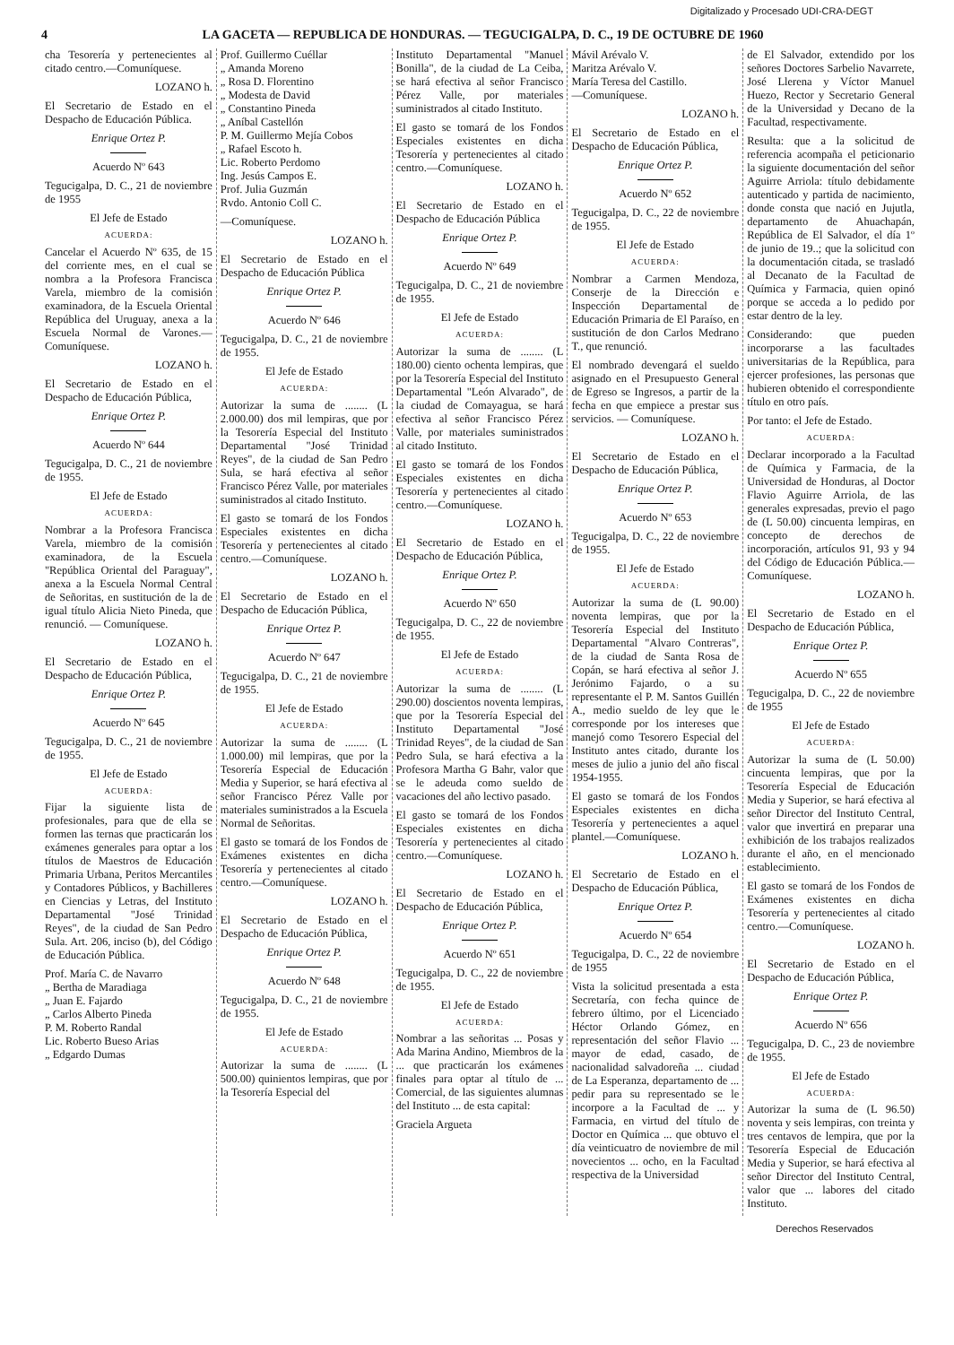Digitalizado y Procesado UDI-CRA-DEGT
4 LA GACETA — REPUBLICA DE HONDURAS. — TEGUCIGALPA, D. C., 19 DE OCTUBRE DE 1960
cha Tesorería y pertenecientes al citado centro.—Comuníquese.
LOZANO h.
El Secretario de Estado en el Despacho de Educación Pública.
Enrique Ortez P.
Acuerdo Nº 643
Tegucigalpa, D. C., 21 de noviembre de 1955
El Jefe de Estado
ACUERDA:
Cancelar el Acuerdo Nº 635, de 15 del corriente mes, en el cual se nombra a la Profesora Francisca Varela, miembro de la comisión examinadora, de la Escuela Oriental República del Uruguay, anexa a la Escuela Normal de Varones.—Comuníquese.
LOZANO h.
El Secretario de Estado en el Despacho de Educación Pública,
Enrique Ortez P.
Acuerdo Nº 644
Tegucigalpa, D. C., 21 de noviembre de 1955.
El Jefe de Estado
ACUERDA:
Nombrar a la Profesora Francisca Varela, miembro de la comisión examinadora, de la Escuela "República Oriental del Paraguay", anexa a la Escuela Normal Central de Señoritas, en sustitución de la de igual título Alicia Nieto Pineda, que renunció. — Comuníquese.
LOZANO h.
El Secretario de Estado en el Despacho de Educación Pública,
Enrique Ortez P.
Acuerdo Nº 645
Tegucigalpa, D. C., 21 de noviembre de 1955.
El Jefe de Estado
ACUERDA:
Fijar la siguiente lista de profesionales, para que de ella se formen las ternas que practicarán los exámenes generales para optar a los títulos de Maestros de Educación Primaria Urbana, Peritos Mercantiles y Contadores Públicos, y Bachilleres en Ciencias y Letras, del Instituto Departamental "José Trinidad Reyes", de la ciudad de San Pedro Sula. Art. 206, inciso (b), del Código de Educación Pública.
Prof. María C. de Navarro
„ Bertha de Maradiaga
„ Juan E. Fajardo
„ Carlos Alberto Pineda
P. M. Roberto Randal
Lic. Roberto Bueso Arias
„ Edgardo Dumas
Prof. Guillermo Cuéllar
„ Amanda Moreno
„ Rosa D. Florentino
„ Modesta de David
„ Constantino Pineda
„ Aníbal Castellón
P. M. Guillermo Mejía Cobos
„ Rafael Escoto h.
Lic. Roberto Perdomo
Ing. Jesús Campos E.
Prof. Julia Guzmán
Rvdo. Antonio Coll C.
—Comuníquese.
LOZANO h.
El Secretario de Estado en el Despacho de Educación Pública
Enrique Ortez P.
Acuerdo Nº 646
Tegucigalpa, D. C., 21 de noviembre de 1955.
El Jefe de Estado
ACUERDA:
Autorizar la suma de ........ (L 2.000.00) dos mil lempiras, que por la Tesorería Especial del Instituto Departamental "José Trinidad Reyes", de la ciudad de San Pedro Sula, se hará efectiva al señor Francisco Pérez Valle, por materiales suministrados al citado Instituto.
El gasto se tomará de los Fondos Especiales existentes en dicha Tesorería y pertenecientes al citado centro.—Comuníquese.
LOZANO h.
El Secretario de Estado en el Despacho de Educación Pública,
Enrique Ortez P.
Acuerdo Nº 647
Tegucigalpa, D. C., 21 de noviembre de 1955.
El Jefe de Estado
ACUERDA:
Autorizar la suma de ........ (L 1.000.00) mil lempiras, que por la Tesorería Especial de Educación Media y Superior, se hará efectiva al señor Francisco Pérez Valle por materiales suministrados a la Escuela Normal de Señoritas.
El gasto se tomará de los Fondos de Exámenes existentes en dicha Tesorería y pertenecientes al citado centro.—Comuníquese.
LOZANO h.
El Secretario de Estado en el Despacho de Educación Pública,
Enrique Ortez P.
Acuerdo Nº 648
Tegucigalpa, D. C., 21 de noviembre de 1955.
El Jefe de Estado
ACUERDA:
Autorizar la suma de ........ (L 500.00) quinientos lempiras, que por la Tesorería Especial del
Instituto Departamental "Manuel Bonilla", de la ciudad de La Ceiba, se hará efectiva al señor Francisco Pérez Valle, por materiales suministrados al citado Instituto.
El gasto se tomará de los Fondos Especiales existentes en dicha Tesorería y pertenecientes al citado centro.—Comuníquese.
LOZANO h.
El Secretario de Estado en el Despacho de Educación Pública
Enrique Ortez P.
Acuerdo Nº 649
Tegucigalpa, D. C., 21 de noviembre de 1955.
El Jefe de Estado
ACUERDA:
Autorizar la suma de ........ (L 180.00) ciento ochenta lempiras, que por la Tesorería Especial del Instituto Departamental "León Alvarado", de la ciudad de Comayagua, se hará efectiva al señor Francisco Pérez Valle, por materiales suministrados al citado Instituto.
El gasto se tomará de los Fondos Especiales existentes en dicha Tesorería y pertenecientes al citado centro.—Comuníquese.
LOZANO h.
El Secretario de Estado en el Despacho de Educación Pública,
Enrique Ortez P.
Acuerdo Nº 650
Tegucigalpa, D. C., 22 de noviembre de 1955.
El Jefe de Estado
ACUERDA:
Autorizar la suma de ........ (L 290.00) doscientos noventa lempiras, que por la Tesorería Especial del Instituto Departamental "José Trinidad Reyes", de la ciudad de San Pedro Sula, se hará efectiva a la Profesora Martha G Bahr, valor que se le adeuda como sueldo de vacaciones del año lectivo pasado.
El gasto se tomará de los Fondos Especiales existentes en dicha Tesorería y pertenecientes al citado centro.—Comuníquese.
LOZANO h.
El Secretario de Estado en el Despacho de Educación Pública,
Enrique Ortez P.
Acuerdo Nº 651
Tegucigalpa, D. C., 22 de noviembre de 1955.
El Jefe de Estado
ACUERDA:
Nombrar a las señoritas ... Posas y Ada Marina Andino, Miembros de la ... que practicarán los exámenes finales para optar al título de ... Comercial, de las siguientes alumnas del Instituto ... de esta capital:
Graciela Argueta
Mávil Arévalo V.
Maritza Arévalo V.
María Teresa del Castillo.
—Comuníquese.
LOZANO h.
El Secretario de Estado en el Despacho de Educación Pública,
Enrique Ortez P.
Acuerdo Nº 652
Tegucigalpa, D. C., 22 de noviembre de 1955.
El Jefe de Estado
ACUERDA:
Nombrar a Carmen Mendoza, Conserje de la Dirección e Inspección Departamental de Educación Primaria de El Paraíso, en sustitución de don Carlos Medrano T., que renunció.
El nombrado devengará el sueldo asignado en el Presupuesto General de Egreso se Ingresos, a partir de la fecha en que empiece a prestar sus servicios. — Comuníquese.
LOZANO h.
El Secretario de Estado en el Despacho de Educación Pública,
Enrique Ortez P.
Acuerdo Nº 653
Tegucigalpa, D. C., 22 de noviembre de 1955.
El Jefe de Estado
ACUERDA:
Autorizar la suma de (L 90.00) noventa lempiras, que por la Tesorería Especial del Instituto Departamental "Alvaro Contreras", de la ciudad de Santa Rosa de Copán, se hará efectiva al señor J. Jerónimo Fajardo, o a su representante el P. M. Santos Guillén A., medio sueldo de ley que le corresponde por los intereses que manejó como Tesorero Especial del Instituto antes citado, durante los meses de julio a junio del año fiscal 1954-1955.
El gasto se tomará de los Fondos Especiales existentes en dicha Tesorería y pertenecientes a aquel plantel.—Comuníquese.
LOZANO h.
El Secretario de Estado en el Despacho de Educación Pública,
Enrique Ortez P.
Acuerdo Nº 654
Tegucigalpa, D. C., 22 de noviembre de 1955
Vista la solicitud presentada a esta Secretaría, con fecha quince de febrero último, por el Licenciado Héctor Orlando Gómez, en representación del señor Flavio ... mayor de edad, casado, de nacionalidad salvadoreña ... ciudad de La Esperanza, departamento de ... pedir para su representado se le incorpore a la Facultad de ... y Farmacia, en virtud del título de Doctor en Química ... que obtuvo el día veinticuatro de noviembre de mil novecientos ... ocho, en la Facultad respectiva de la Universidad
de El Salvador, extendido por los señores Doctores Sarbelio Navarrete, José Llerena y Víctor Manuel Huezo, Rector y Secretario General de la Universidad y Decano de la Facultad, respectivamente.
Resulta: que a la solicitud de referencia acompaña el peticionario la siguiente documentación del señor Aguirre Arriola: título debidamente autenticado y partida de nacimiento, donde consta que nació en Jujutla, departamento de Ahuachapán, República de El Salvador, el día 1º de junio de 19..; que la solicitud con la documentación citada, se trasladó al Decanato de la Facultad de Química y Farmacia, quien opinó porque se acceda a lo pedido por estar dentro de la ley.
Considerando: que pueden incorporarse a las facultades universitarias de la República, para ejercer profesiones, las personas que hubieren obtenido el correspondiente título en otro país.
Por tanto: el Jefe de Estado.
ACUERDA:
Declarar incorporado a la Facultad de Química y Farmacia, de la Universidad de Honduras, al Doctor Flavio Aguirre Arriola, de las generales expresadas, previo el pago de (L 50.00) cincuenta lempiras, en concepto de derechos de incorporación, artículos 91, 93 y 94 del Código de Educación Pública.—Comuníquese.
LOZANO h.
El Secretario de Estado en el Despacho de Educación Pública,
Enrique Ortez P.
Acuerdo Nº 655
Tegucigalpa, D. C., 22 de noviembre de 1955
El Jefe de Estado
ACUERDA:
Autorizar la suma de (L 50.00) cincuenta lempiras, que por la Tesorería Especial de Educación Media y Superior, se hará efectiva al señor Director del Instituto Central, valor que invertirá en preparar una exhibición de los trabajos realizados durante el año, en el mencionado establecimiento.
El gasto se tomará de los Fondos de Exámenes existentes en dicha Tesorería y pertenecientes al citado centro.—Comuníquese.
LOZANO h.
El Secretario de Estado en el Despacho de Educación Pública,
Enrique Ortez P.
Acuerdo Nº 656
Tegucigalpa, D. C., 23 de noviembre de 1955.
El Jefe de Estado
ACUERDA:
Autorizar la suma de (L 96.50) noventa y seis lempiras, con treinta y tres centavos de lempira, que por la Tesorería Especial de Educación Media y Superior, se hará efectiva al señor Director del Instituto Central, valor que ... labores del citado Instituto.
Derechos Reservados